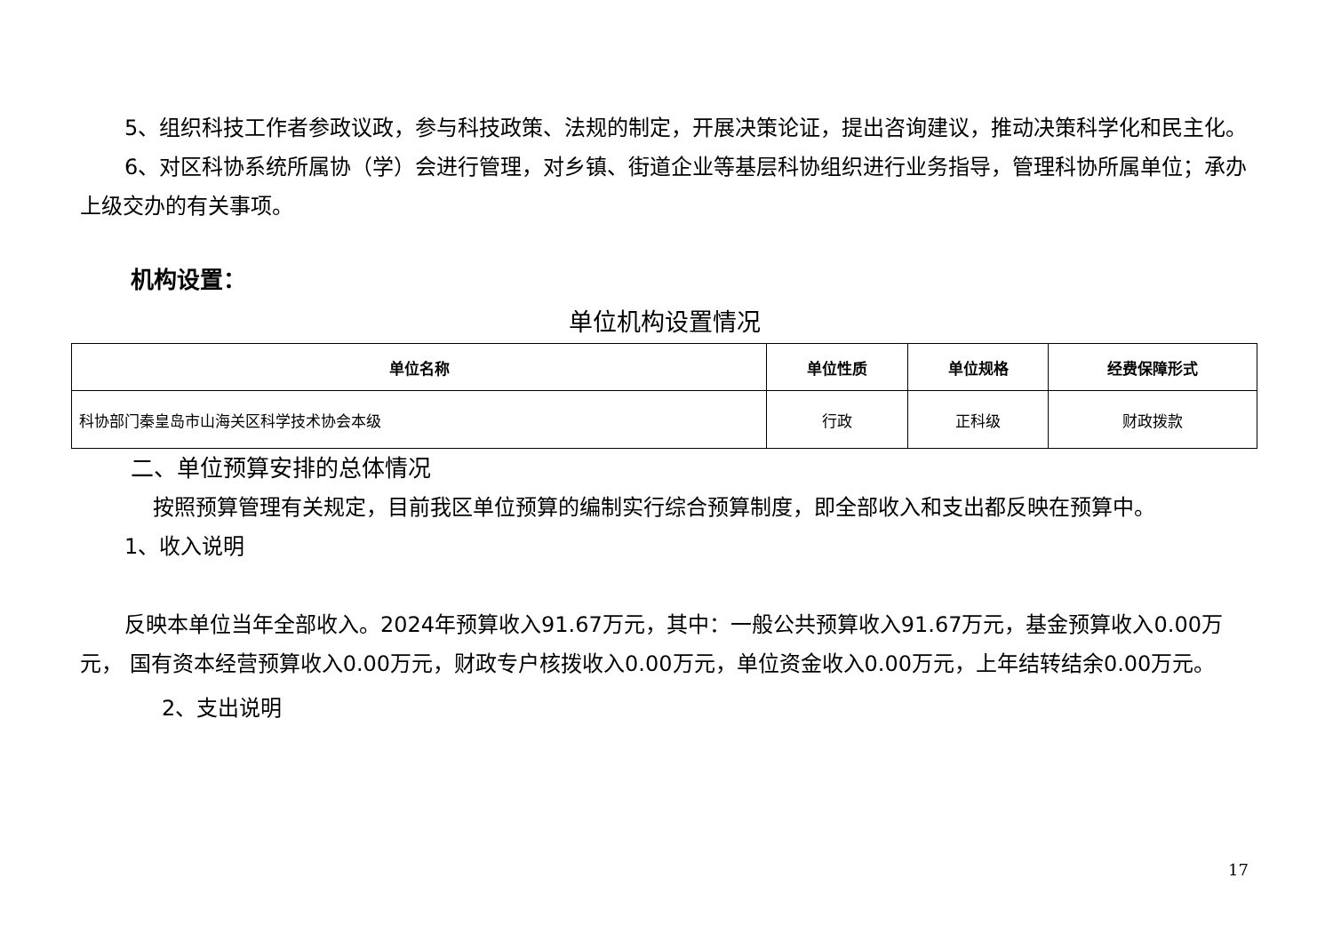5、组织科技工作者参政议政，参与科技政策、法规的制定，开展决策论证，提出咨询建议，推动决策科学化和民主化。
6、对区科协系统所属协（学）会进行管理，对乡镇、街道企业等基层科协组织进行业务指导，管理科协所属单位；承办上级交办的有关事项。
机构设置：
单位机构设置情况
| 单位名称 | 单位性质 | 单位规格 | 经费保障形式 |
| --- | --- | --- | --- |
| 科协部门秦皇岛市山海关区科学技术协会本级 | 行政 | 正科级 | 财政拨款 |
二、单位预算安排的总体情况
按照预算管理有关规定，目前我区单位预算的编制实行综合预算制度，即全部收入和支出都反映在预算中。
1、收入说明
反映本单位当年全部收入。2024年预算收入91.67万元，其中：一般公共预算收入91.67万元，基金预算收入0.00万元， 国有资本经营预算收入0.00万元，财政专户核拨收入0.00万元，单位资金收入0.00万元，上年结转结余0.00万元。
2、支出说明
17